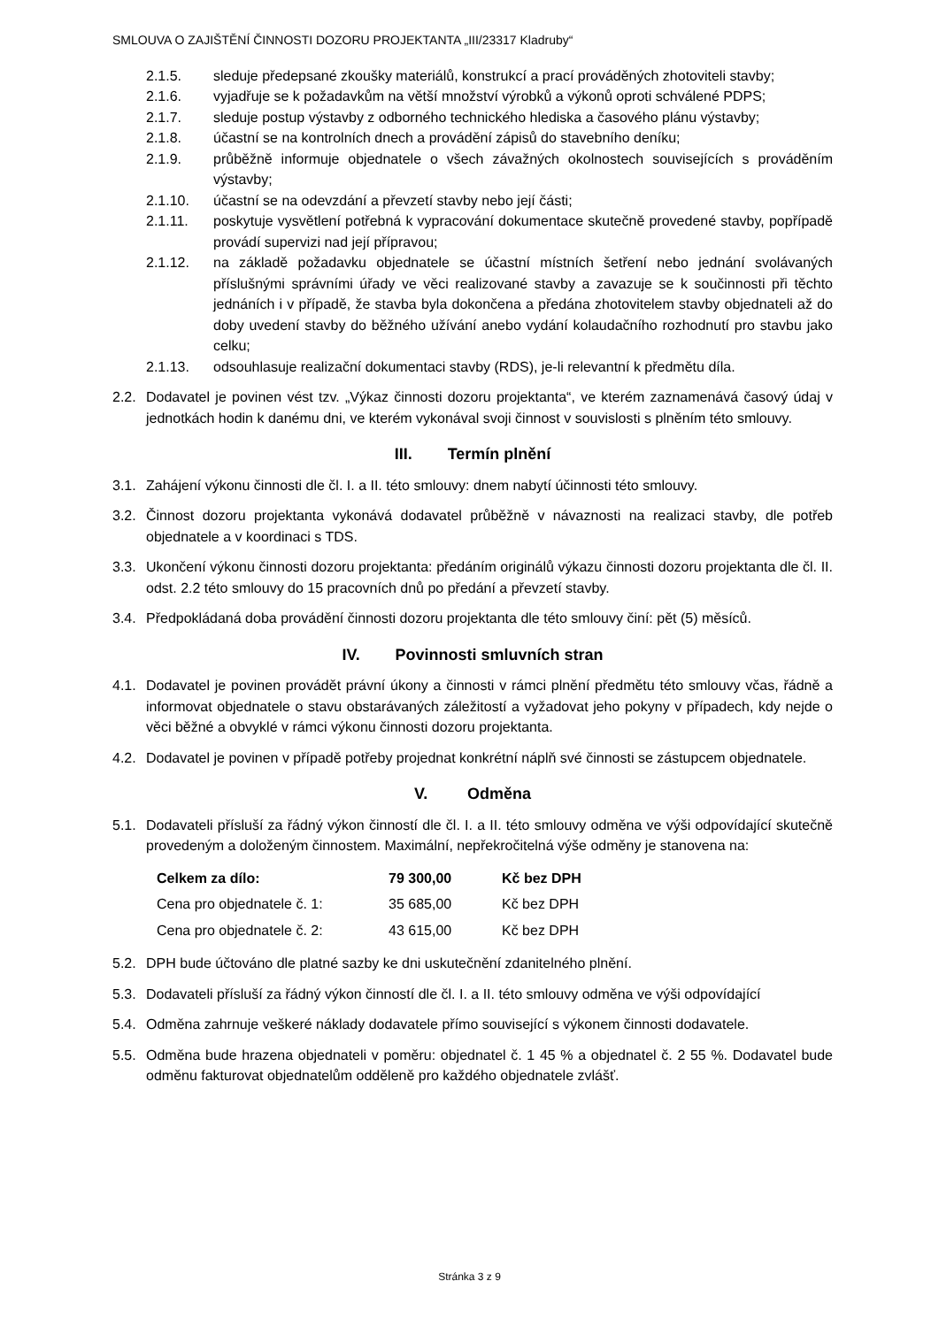SMLOUVA O ZAJIŠTĚNÍ ČINNOSTI DOZORU PROJEKTANTA „III/23317 Kladruby“
2.1.5. sleduje předepsané zkoušky materiálů, konstrukcí a prací prováděných zhotoviteli stavby;
2.1.6. vyjadřuje se k požadavkům na větší množství výrobků a výkonů oproti schválené PDPS;
2.1.7. sleduje postup výstavby z odborného technického hlediska a časového plánu výstavby;
2.1.8. účastní se na kontrolních dnech a provádění zápisů do stavebního deníku;
2.1.9. průběžně informuje objednatele o všech závažných okolnostech souvisejících s prováděním výstavby;
2.1.10. účastní se na odevzdání a převzetí stavby nebo její části;
2.1.11. poskytuje vysvětlení potřebná k vypracování dokumentace skutečně provedené stavby, popřípadě provádí supervizi nad její přípravou;
2.1.12. na základě požadavku objednatele se účastní místních šetření nebo jednání svolávaných příslušnými správními úřady ve věci realizované stavby a zavazuje se k součinnosti při těchto jednáních i v případě, že stavba byla dokončena a předána zhotovitelem stavby objednateli až do doby uvedení stavby do běžného užívání anebo vydání kolaudačního rozhodnutí pro stavbu jako celku;
2.1.13. odsouhlasuje realizační dokumentaci stavby (RDS), je-li relevantní k předmětu díla.
2.2.
Dodavatel je povinen vést tzv. „Výkaz činnosti dozoru projektanta“, ve kterém zaznamenává časový údaj v jednotkách hodin k danému dni, ve kterém vykonával svoji činnost v souvislosti s plněním této smlouvy.
III. Termín plnění
3.1.
Zahájení výkonu činnosti dle čl. I. a II. této smlouvy: dnem nabytí účinnosti této smlouvy.
3.2.
Činnost dozoru projektanta vykonává dodavatel průběžně v návaznosti na realizaci stavby, dle potřeb objednatele a v koordinaci s TDS.
3.3.
Ukončení výkonu činnosti dozoru projektanta: předáním originálů výkazu činnosti dozoru projektanta dle čl. II. odst. 2.2 této smlouvy do 15 pracovních dnů po předání a převzetí stavby.
3.4.
Předpokládaná doba provádění činnosti dozoru projektanta dle této smlouvy činí: pět (5) měsíců.
IV. Povinnosti smluvních stran
4.1.
Dodavatel je povinen provádět právní úkony a činnosti v rámci plnění předmětu této smlouvy včas, řádně a informovat objednatele o stavu obstarávaných záležitostí a vyžadovat jeho pokyny v případech, kdy nejde o věci běžné a obvyklé v rámci výkonu činnosti dozoru projektanta.
4.2.
Dodavatel je povinen v případě potřeby projednat konkrétní náplň své činnosti se zástupcem objednatele.
V. Odměna
5.1.
Dodavateli přísluší za řádný výkon činností dle čl. I. a II. této smlouvy odměna ve výši odpovídající skutečně provedeným a doloženým činnostem. Maximální, nepřekročitelná výše odměny je stanovena na:
| Celkem za dílo: | 79 300,00 | Kč bez DPH |
| Cena pro objednatele č. 1: | 35 685,00 | Kč bez DPH |
| Cena pro objednatele č. 2: | 43 615,00 | Kč bez DPH |
5.2.
DPH bude účtováno dle platné sazby ke dni uskutečnění zdanitelného plnění.
5.3.
Dodavateli přísluší za řádný výkon činností dle čl. I. a II. této smlouvy odměna ve výši odpovídající
5.4.
Odměna zahrnuje veškeré náklady dodavatele přímo související s výkonem činnosti dodavatele.
5.5.
Odměna bude hrazena objednateli v poměru: objednatel č. 1 45 % a objednatel č. 2 55 %. Dodavatel bude odměnu fakturovat objednatelům odděleně pro každého objednatele zvlášť.
Stránka 3 z 9